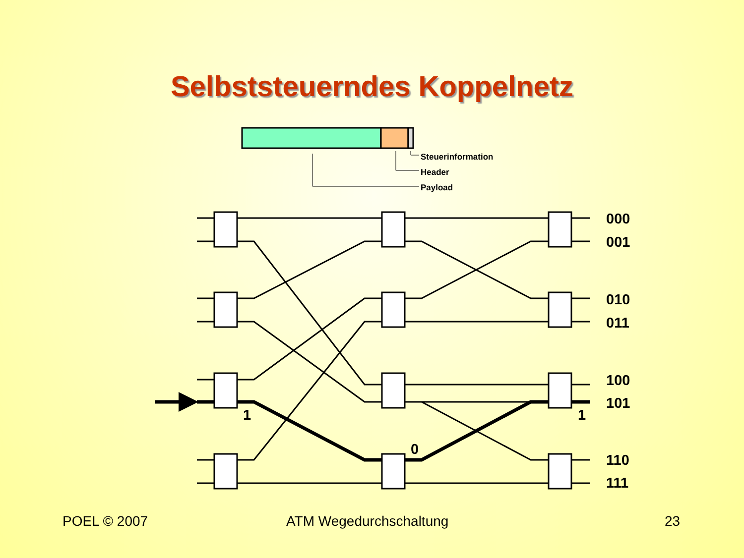Selbststeuerndes Koppelnetz
Steuerinformation
Header
Payload
000
001
010
011
100
101
110
111
1
0
1
POEL © 2007 ATM Wegedurchschaltung 23